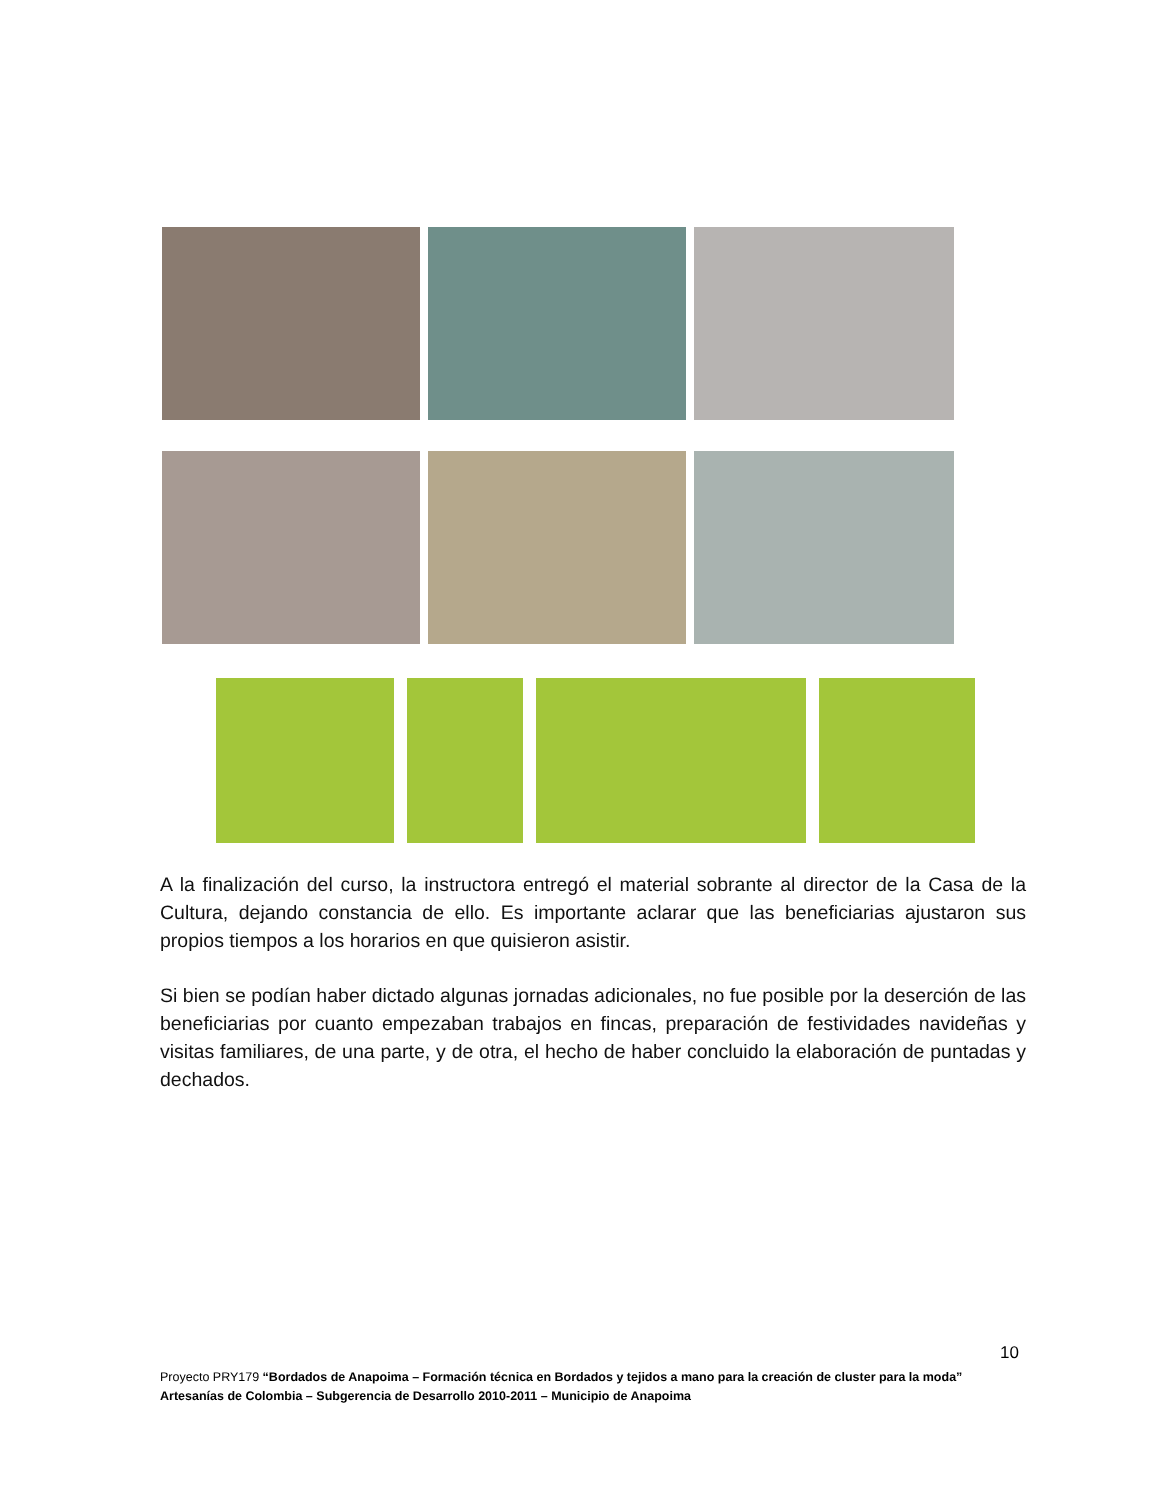A la finalización del curso, la instructora entregó el material sobrante al director de la Casa de la Cultura, dejando constancia de ello. Es importante aclarar que las beneficiarias ajustaron sus propios tiempos a los horarios en que quisieron asistir.
Si bien se podían haber dictado algunas jornadas adicionales, no fue posible por la deserción de las beneficiarias por cuanto empezaban trabajos en fincas, preparación de festividades navideñas y visitas familiares, de una parte, y de otra, el hecho de haber concluido la elaboración de puntadas y dechados.
10
Proyecto PRY179 “Bordados de Anapoima – Formación técnica en Bordados y tejidos a mano para la creación de cluster para la moda”
Artesanías de Colombia – Subgerencia de Desarrollo 2010-2011 – Municipio de Anapoima